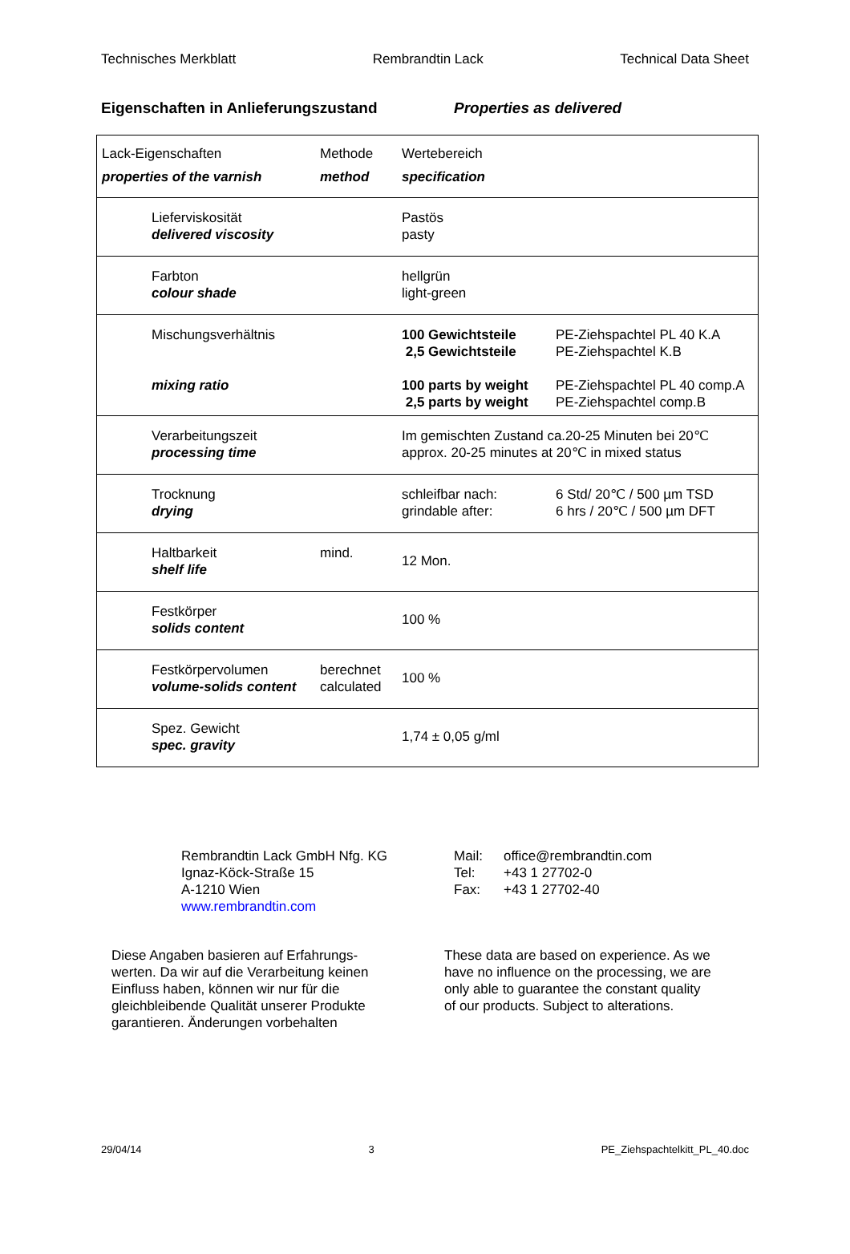Technisches Merkblatt Rembrandtin Lack Technical Data Sheet
Eigenschaften in Anlieferungszustand Properties as delivered
| Lack-Eigenschaften properties of the varnish | Methode method | Wertebereich specification | |
| Lieferviskosität delivered viscosity | | Pastös pasty | |
| Farbton colour shade | | hellgrün light-green | |
| Mischungsverhältnis mixing ratio | | 100 Gewichtsteile 2,5 Gewichtsteile 100 parts by weight 2,5 parts by weight | PE-Ziehspachtel PL 40 K.A PE-Ziehspachtel K.B PE-Ziehspachtel PL 40 comp.A PE-Ziehspachtel comp.B |
| Verarbeitungszeit processing time | | Im gemischten Zustand ca.20-25 Minuten bei 20℃ approx. 20-25 minutes at 20℃ in mixed status | |
| Trocknung drying | | schleifbar nach: grindable after: | 6 Std/ 20℃ / 500 µm TSD 6 hrs / 20℃ / 500 µm DFT |
| Haltbarkeit shelf life | mind. | 12 Mon. | |
| Festkörper solids content | | 100 % | |
| Festkörpervolumen volume-solids content | berechnet calculated | 100 % | |
| Spez. Gewicht spec. gravity | | 1,74 ± 0,05 g/ml | |
Rembrandtin Lack GmbH Nfg. KG
Ignaz-Köck-Straße 15
A-1210 Wien
www.rembrandtin.com
Mail:
Tel:
Fax:
office@rembrandtin.com
+43 1 27702-0
+43 1 27702-40
Diese Angaben basieren auf Erfahrungs-
werten. Da wir auf die Verarbeitung keinen
Einfluss haben, können wir nur für die
gleichbleibende Qualität unserer Produkte
garantieren. Änderungen vorbehalten
These data are based on experience. As we
have no influence on the processing, we are
only able to guarantee the constant quality
of our products. Subject to alterations.
29/04/14 3 PE_Ziehspachtelkitt_PL_40.doc